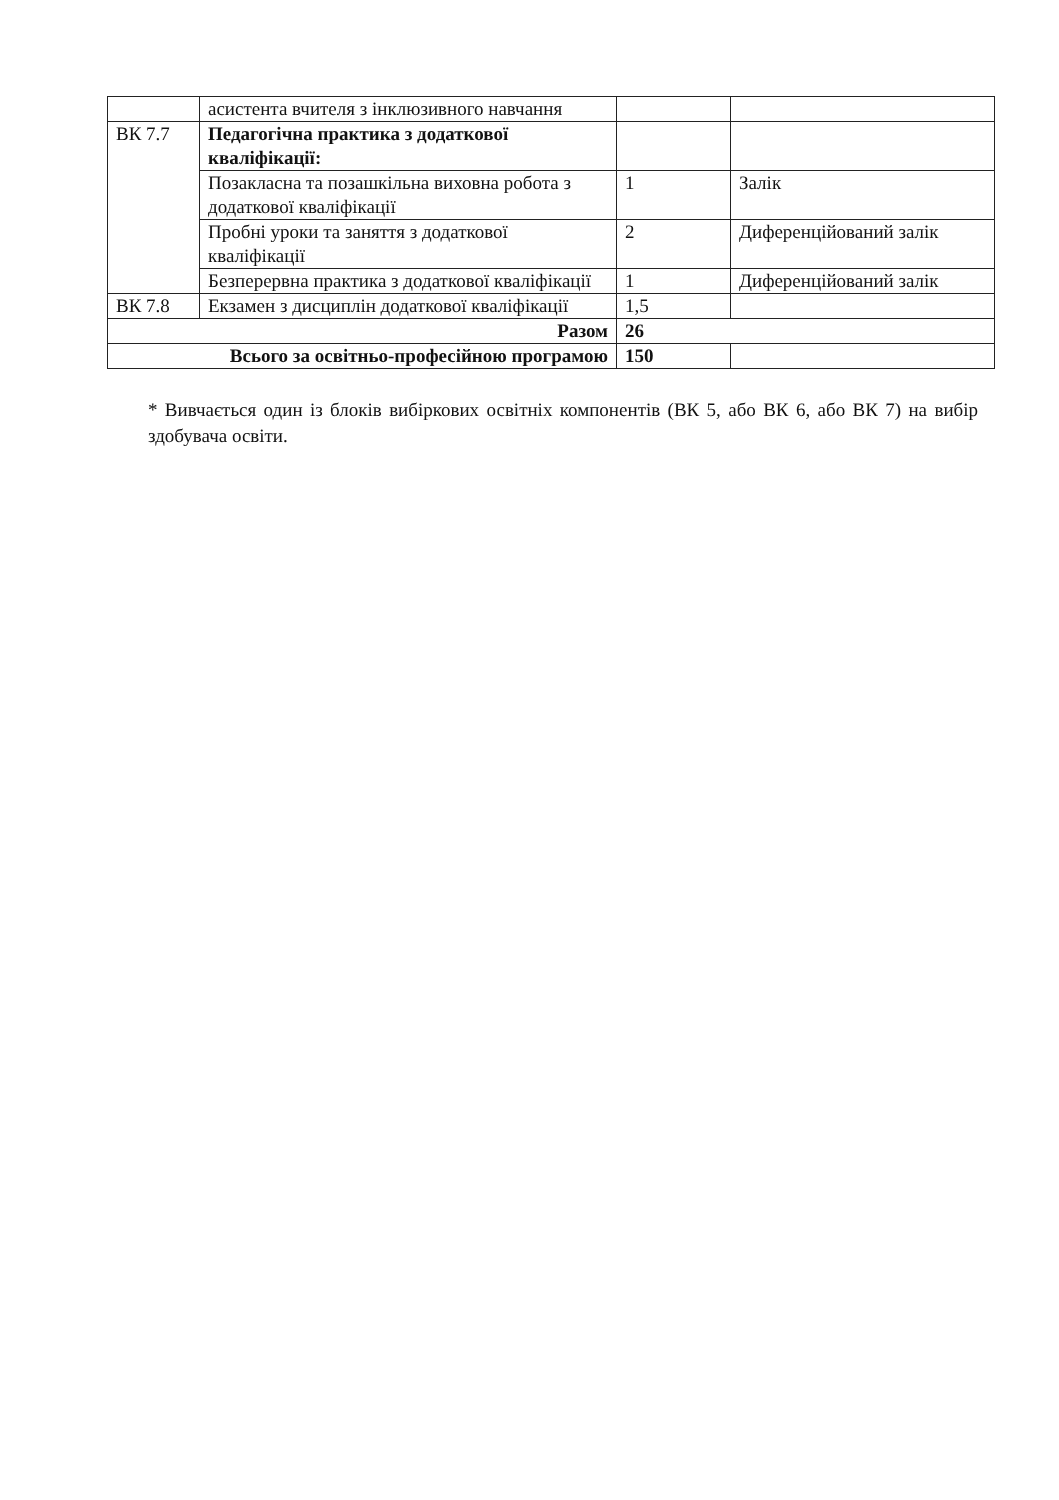| | асистента вчителя з інклюзивного навчання | | |
| ВК 7.7 | Педагогічна практика з додаткової кваліфікації: | | |
| | Позакласна та позашкільна виховна робота з додаткової кваліфікації | 1 | Залік |
| | Пробні уроки та заняття з додаткової кваліфікації | 2 | Диференційований залік |
| | Безперервна практика з додаткової кваліфікації | 1 | Диференційований залік |
| ВК 7.8 | Екзамен з дисциплін додаткової кваліфікації | 1,5 | |
| Разом | | 26 | |
| Всього за освітньо-професійною програмою | | 150 | |
* Вивчається один із блоків вибіркових освітніх компонентів (ВК 5, або ВК 6, або ВК 7) на вибір здобувача освіти.